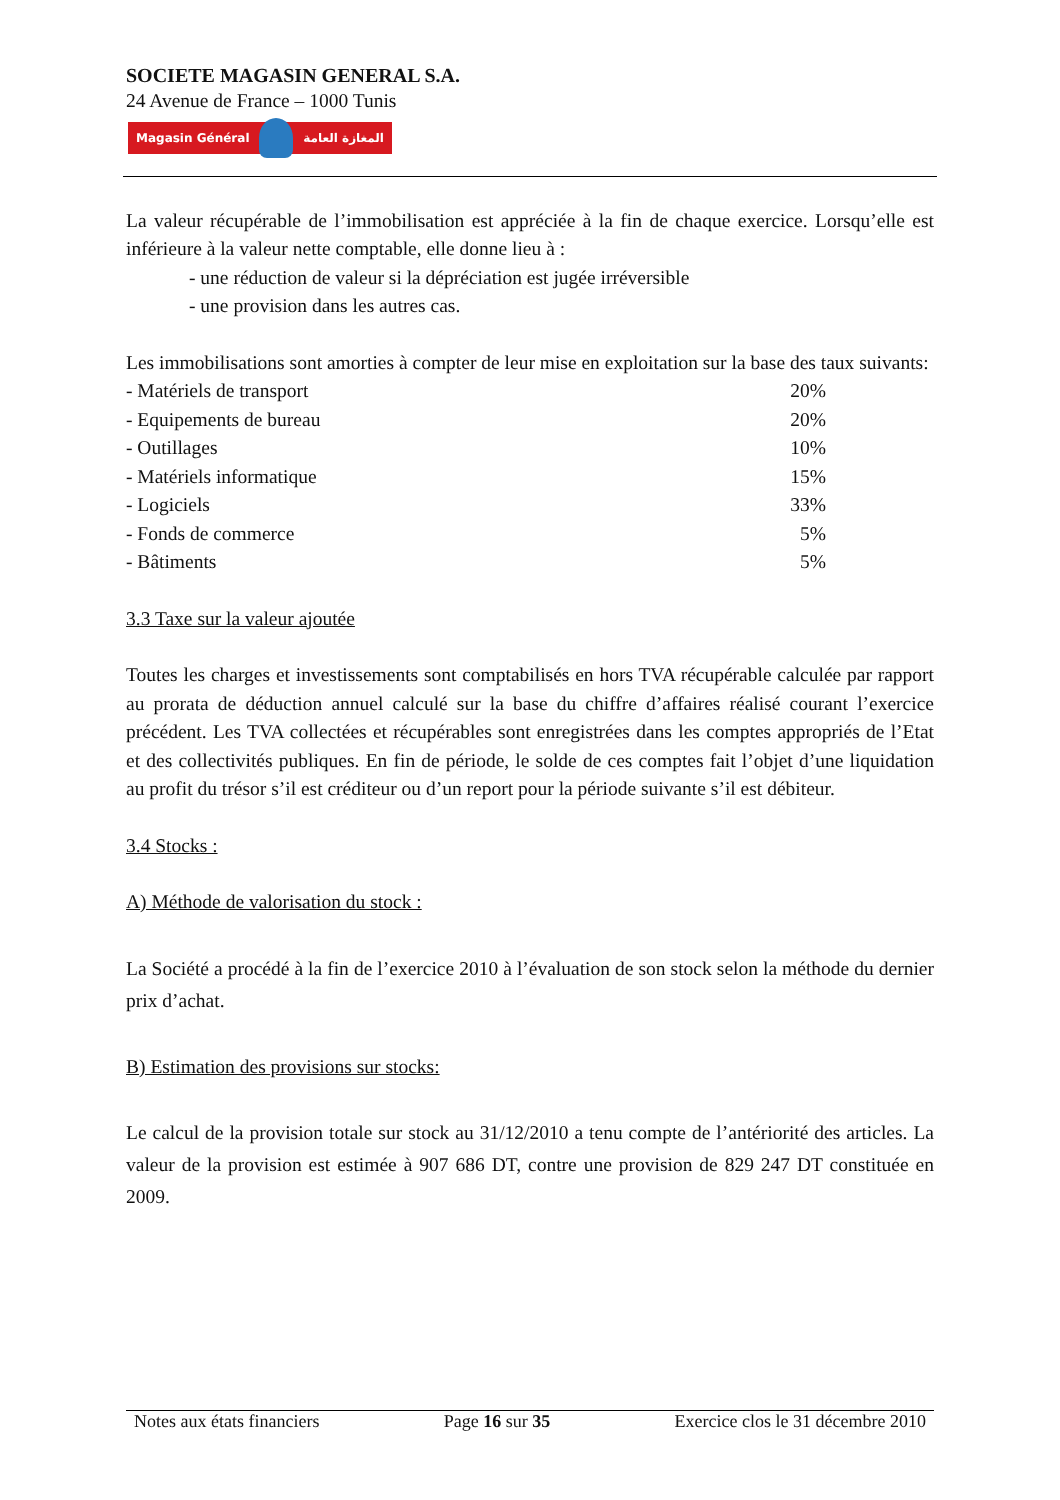SOCIETE MAGASIN GENERAL S.A.
24 Avenue de France – 1000 Tunis
Magasin Général المغازة العامة
La valeur récupérable de l’immobilisation est appréciée à la fin de chaque exercice. Lorsqu’elle est inférieure à la valeur nette comptable, elle donne lieu à :
- une réduction de valeur si la dépréciation est jugée irréversible
- une provision dans les autres cas.
Les immobilisations sont amorties à compter de leur mise en exploitation sur la base des taux suivants:
| - Matériels de transport | 20% |
| - Equipements de bureau | 20% |
| - Outillages | 10% |
| - Matériels informatique | 15% |
| - Logiciels | 33% |
| - Fonds de commerce | 5% |
| - Bâtiments | 5% |
3.3 Taxe sur la valeur ajoutée
Toutes les charges et investissements sont comptabilisés en hors TVA récupérable calculée par rapport au prorata de déduction annuel calculé sur la base du chiffre d’affaires réalisé courant l’exercice précédent. Les TVA collectées et récupérables sont enregistrées dans les comptes appropriés de l’Etat et des collectivités publiques. En fin de période, le solde de ces comptes fait l’objet d’une liquidation au profit du trésor s’il est créditeur ou d’un report pour la période suivante s’il est débiteur.
3.4 Stocks :
A) Méthode de valorisation du stock :
La Société a procédé à la fin de l’exercice 2010 à l’évaluation de son stock selon la méthode du dernier prix d’achat.
B) Estimation des provisions sur stocks:
Le calcul de la provision totale sur stock au 31/12/2010 a tenu compte de l’antériorité des articles. La valeur de la provision est estimée à 907 686 DT, contre une provision de 829 247 DT constituée en 2009.
Notes aux états financiers Page 16 sur 35 Exercice clos le 31 décembre 2010